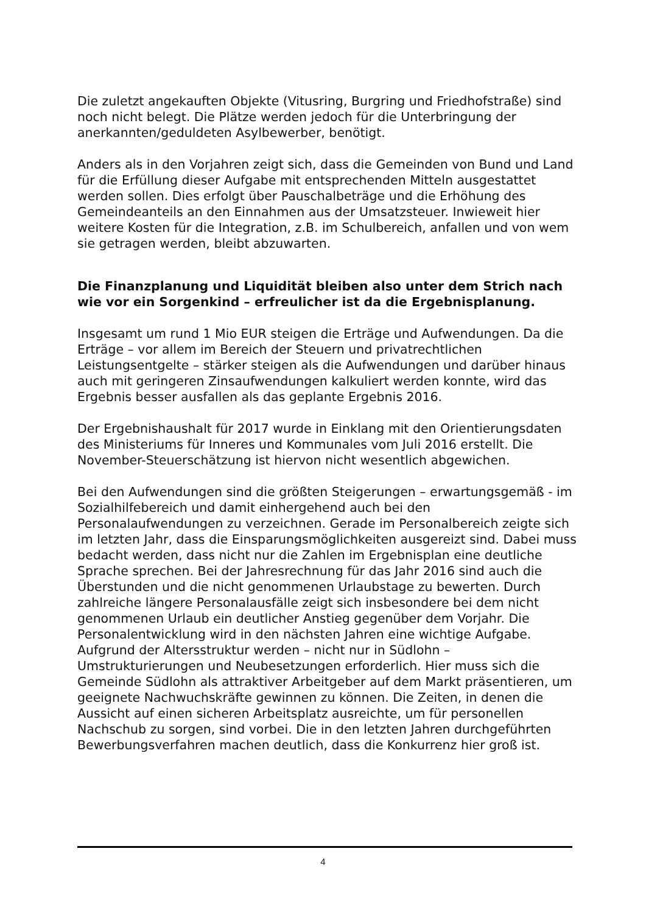Die zuletzt angekauften Objekte (Vitusring, Burgring und Friedhofstraße) sind noch nicht belegt. Die Plätze werden jedoch für die Unterbringung der anerkannten/geduldeten Asylbewerber, benötigt.
Anders als in den Vorjahren zeigt sich, dass die Gemeinden von Bund und Land für die Erfüllung dieser Aufgabe mit entsprechenden Mitteln ausgestattet werden sollen. Dies erfolgt über Pauschalbeträge und die Erhöhung des Gemeindeanteils an den Einnahmen aus der Umsatzsteuer. Inwieweit hier weitere Kosten für die Integration, z.B. im Schulbereich, anfallen und von wem sie getragen werden, bleibt abzuwarten.
Die Finanzplanung und Liquidität bleiben also unter dem Strich nach wie vor ein Sorgenkind – erfreulicher ist da die Ergebnisplanung.
Insgesamt um rund 1 Mio EUR steigen die Erträge und Aufwendungen. Da die Erträge – vor allem im Bereich der Steuern und privatrechtlichen Leistungsentgelte – stärker steigen als die Aufwendungen und darüber hinaus auch mit geringeren Zinsaufwendungen kalkuliert werden konnte, wird das Ergebnis besser ausfallen als das geplante Ergebnis 2016.
Der Ergebnishaushalt für 2017 wurde in Einklang mit den Orientierungsdaten des Ministeriums für Inneres und Kommunales vom Juli 2016 erstellt. Die November-Steuerschätzung ist hiervon nicht wesentlich abgewichen.
Bei den Aufwendungen sind die größten Steigerungen – erwartungsgemäß - im Sozialhilfebereich und damit einhergehend auch bei den Personalaufwendungen zu verzeichnen. Gerade im Personalbereich zeigte sich im letzten Jahr, dass die Einsparungsmöglichkeiten ausgereizt sind. Dabei muss bedacht werden, dass nicht nur die Zahlen im Ergebnisplan eine deutliche Sprache sprechen. Bei der Jahresrechnung für das Jahr 2016 sind auch die Überstunden und die nicht genommenen Urlaubstage zu bewerten. Durch zahlreiche längere Personalausfälle zeigt sich insbesondere bei dem nicht genommenen Urlaub ein deutlicher Anstieg gegenüber dem Vorjahr. Die Personalentwicklung wird in den nächsten Jahren eine wichtige Aufgabe. Aufgrund der Altersstruktur werden – nicht nur in Südlohn – Umstrukturierungen und Neubesetzungen erforderlich. Hier muss sich die Gemeinde Südlohn als attraktiver Arbeitgeber auf dem Markt präsentieren, um geeignete Nachwuchskräfte gewinnen zu können. Die Zeiten, in denen die Aussicht auf einen sicheren Arbeitsplatz ausreichte, um für personellen Nachschub zu sorgen, sind vorbei. Die in den letzten Jahren durchgeführten Bewerbungsverfahren machen deutlich, dass die Konkurrenz hier groß ist.
4